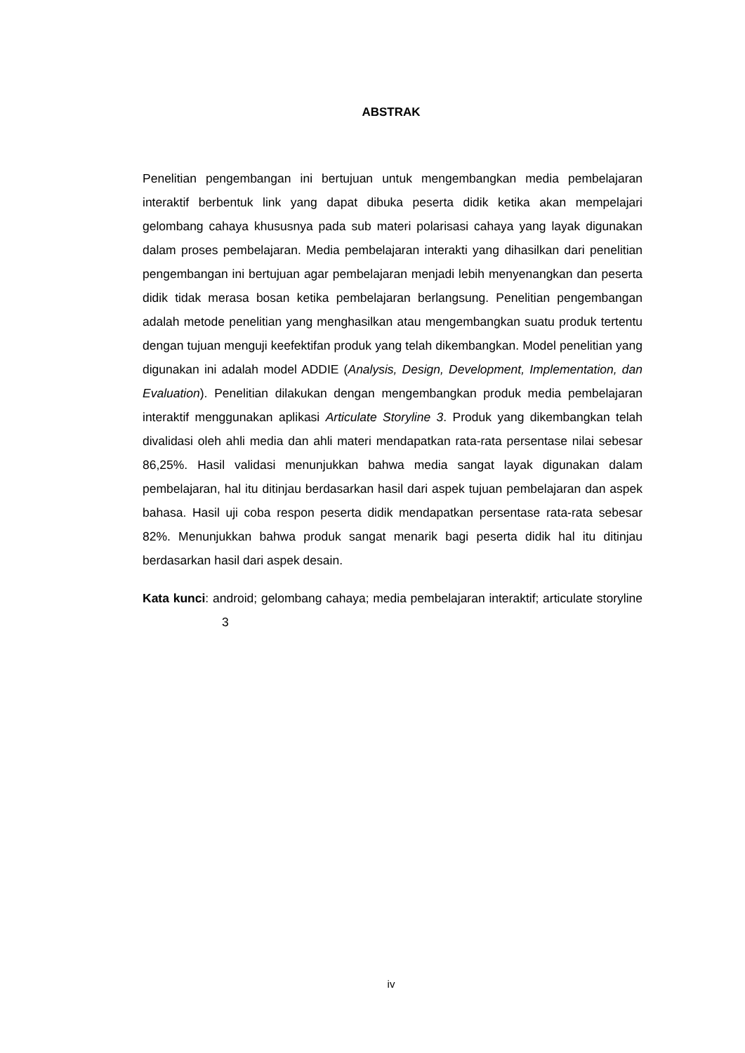ABSTRAK
Penelitian pengembangan ini bertujuan untuk mengembangkan media pembelajaran interaktif berbentuk link yang dapat dibuka peserta didik ketika akan mempelajari gelombang cahaya khususnya pada sub materi polarisasi cahaya yang layak digunakan dalam proses pembelajaran. Media pembelajaran interakti yang dihasilkan dari penelitian pengembangan ini bertujuan agar pembelajaran menjadi lebih menyenangkan dan peserta didik tidak merasa bosan ketika pembelajaran berlangsung. Penelitian pengembangan adalah metode penelitian yang menghasilkan atau mengembangkan suatu produk tertentu dengan tujuan menguji keefektifan produk yang telah dikembangkan. Model penelitian yang digunakan ini adalah model ADDIE (Analysis, Design, Development, Implementation, dan Evaluation). Penelitian dilakukan dengan mengembangkan produk media pembelajaran interaktif menggunakan aplikasi Articulate Storyline 3. Produk yang dikembangkan telah divalidasi oleh ahli media dan ahli materi mendapatkan rata-rata persentase nilai sebesar 86,25%. Hasil validasi menunjukkan bahwa media sangat layak digunakan dalam pembelajaran, hal itu ditinjau berdasarkan hasil dari aspek tujuan pembelajaran dan aspek bahasa. Hasil uji coba respon peserta didik mendapatkan persentase rata-rata sebesar 82%. Menunjukkan bahwa produk sangat menarik bagi peserta didik hal itu ditinjau berdasarkan hasil dari aspek desain.
Kata kunci: android; gelombang cahaya; media pembelajaran interaktif; articulate storyline 3
iv